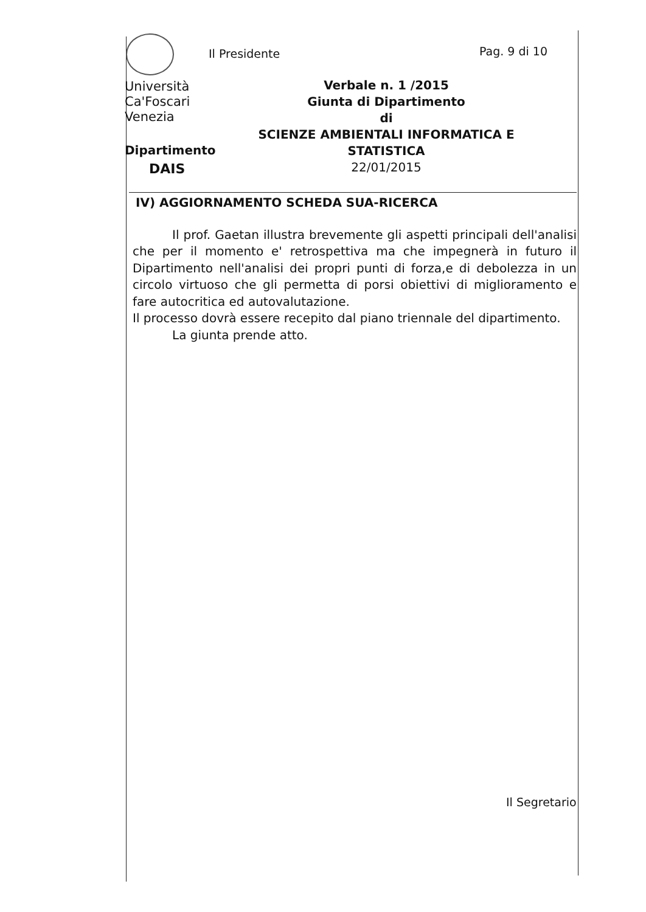Università
Ca'Foscari
Venezia
Dipartimento
DAIS
Il Presidente Pag. 9 di 10
Verbale n. 1 /2015
Giunta di Dipartimento
di
SCIENZE AMBIENTALI INFORMATICA E STATISTICA
22/01/2015
IV) AGGIORNAMENTO SCHEDA SUA-RICERCA
Il prof. Gaetan illustra brevemente gli aspetti principali dell'analisi che per il momento e' retrospettiva ma che impegnerà in futuro il Dipartimento nell'analisi dei propri punti di forza,e di debolezza in un circolo virtuoso che gli permetta di porsi obiettivi di miglioramento e fare autocritica ed autovalutazione.
Il processo dovrà essere recepito dal piano triennale del dipartimento.
La giunta prende atto.
Il Segretario